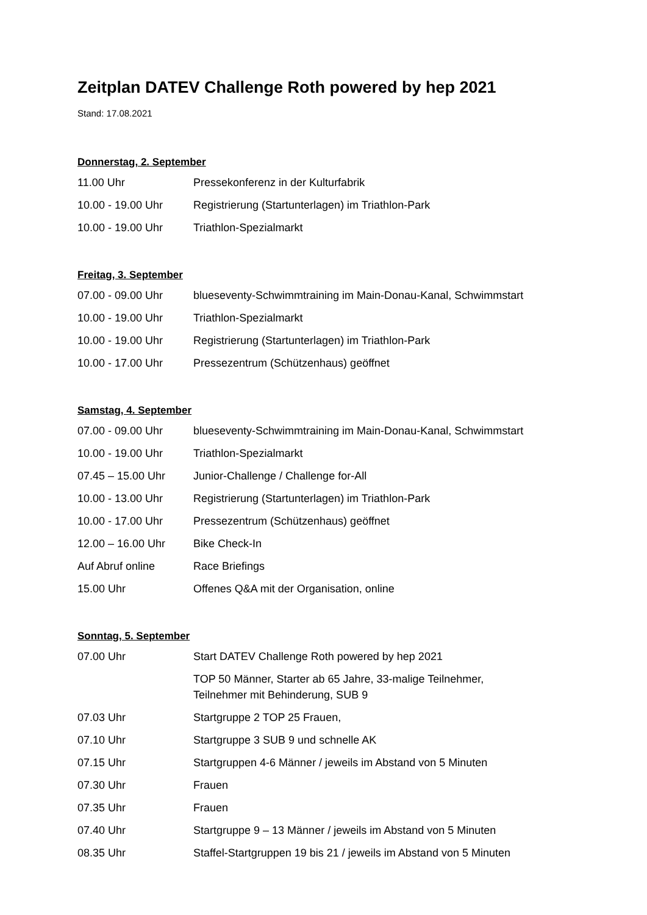Zeitplan DATEV Challenge Roth powered by hep 2021
Stand: 17.08.2021
Donnerstag, 2. September
| 11.00 Uhr | Pressekonferenz in der Kulturfabrik |
| 10.00 - 19.00 Uhr | Registrierung (Startunterlagen) im Triathlon-Park |
| 10.00 - 19.00 Uhr | Triathlon-Spezialmarkt |
Freitag, 3. September
| 07.00 - 09.00 Uhr | blueseventy-Schwimmtraining im Main-Donau-Kanal, Schwimmstart |
| 10.00 - 19.00 Uhr | Triathlon-Spezialmarkt |
| 10.00 - 19.00 Uhr | Registrierung (Startunterlagen) im Triathlon-Park |
| 10.00 - 17.00 Uhr | Pressezentrum (Schützenhaus) geöffnet |
Samstag, 4. September
| 07.00 - 09.00 Uhr | blueseventy-Schwimmtraining im Main-Donau-Kanal, Schwimmstart |
| 10.00 - 19.00 Uhr | Triathlon-Spezialmarkt |
| 07.45 – 15.00 Uhr | Junior-Challenge / Challenge for-All |
| 10.00 - 13.00 Uhr | Registrierung (Startunterlagen) im Triathlon-Park |
| 10.00 - 17.00 Uhr | Pressezentrum (Schützenhaus) geöffnet |
| 12.00 – 16.00 Uhr | Bike Check-In |
| Auf Abruf online | Race Briefings |
| 15.00 Uhr | Offenes Q&A mit der Organisation, online |
Sonntag, 5. September
| 07.00 Uhr | Start DATEV Challenge Roth powered by hep 2021 |
| | TOP 50 Männer, Starter ab 65 Jahre, 33-malige Teilnehmer, Teilnehmer mit Behinderung, SUB 9 |
| 07.03 Uhr | Startgruppe 2 TOP 25 Frauen, |
| 07.10 Uhr | Startgruppe 3 SUB 9 und schnelle AK |
| 07.15 Uhr | Startgruppen 4-6 Männer / jeweils im Abstand von 5 Minuten |
| 07.30 Uhr | Frauen |
| 07.35 Uhr | Frauen |
| 07.40 Uhr | Startgruppe 9 – 13 Männer / jeweils im Abstand von 5 Minuten |
| 08.35 Uhr | Staffel-Startgruppen 19 bis 21 / jeweils im Abstand von 5 Minuten |